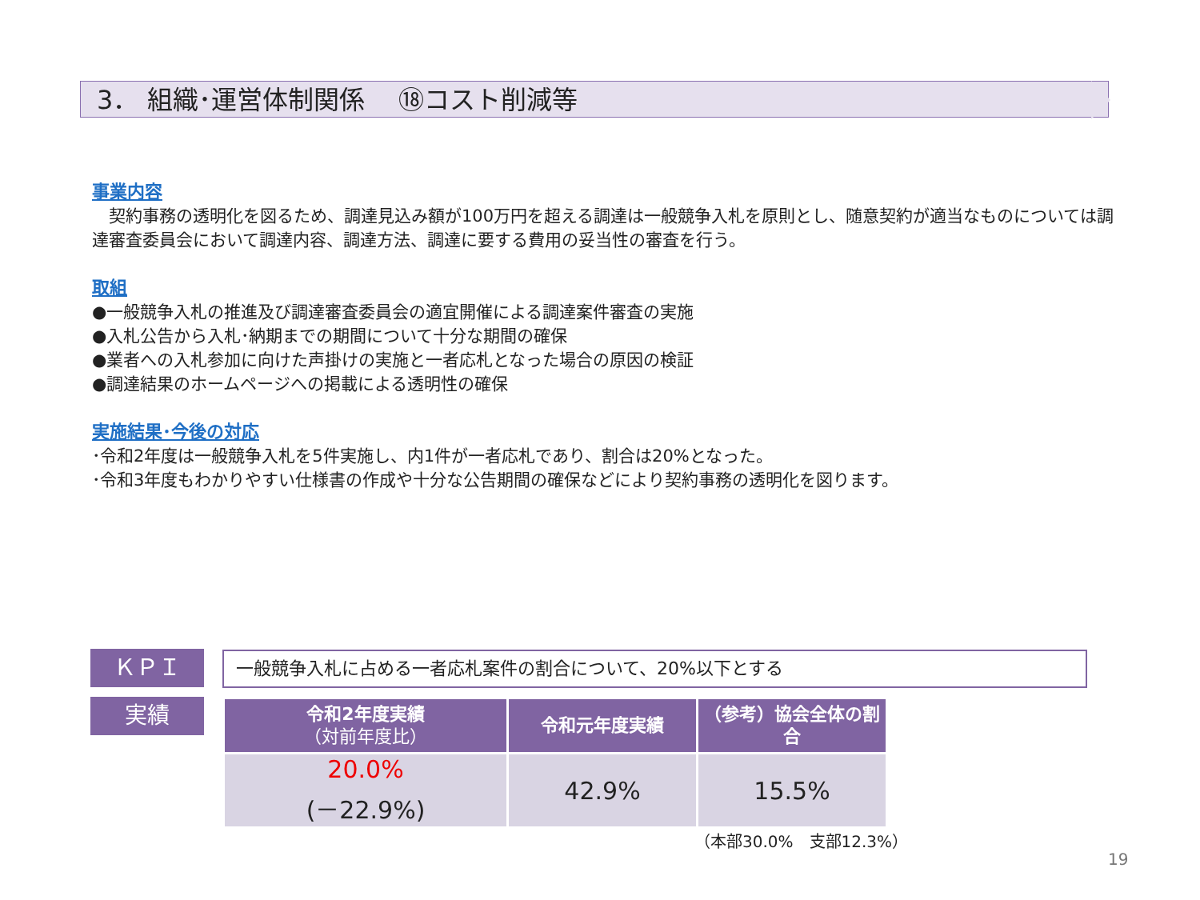3． 組織･運営体制関係　 ⑱コスト削減等
事業内容
　契約事務の透明化を図るため、調達見込み額が100万円を超える調達は一般競争入札を原則とし、随意契約が適当なものについては調達審査委員会において調達内容、調達方法、調達に要する費用の妥当性の審査を行う。
取組
●一般競争入札の推進及び調達審査委員会の適宜開催による調達案件審査の実施
●入札公告から入札･納期までの期間について十分な期間の確保
●業者への入札参加に向けた声掛けの実施と一者応札となった場合の原因の検証
●調達結果のホームページへの掲載による透明性の確保
実施結果･今後の対応
･令和2年度は一般競争入札を5件実施し、内1件が一者応札であり、割合は20%となった。
･令和3年度もわかりやすい仕様書の作成や十分な公告期間の確保などにより契約事務の透明化を図ります。
ＫＰＩ 一般競争入札に占める一者応札案件の割合について、20%以下とする
実績
| 令和2年度実績 （対前年度比） | 令和元年度実績 | （参考）協会全体の割合 |
| --- | --- | --- |
| 20.0% (－22.9%) | 42.9% | 15.5% |
（本部30.0%　支部12.3%）
19